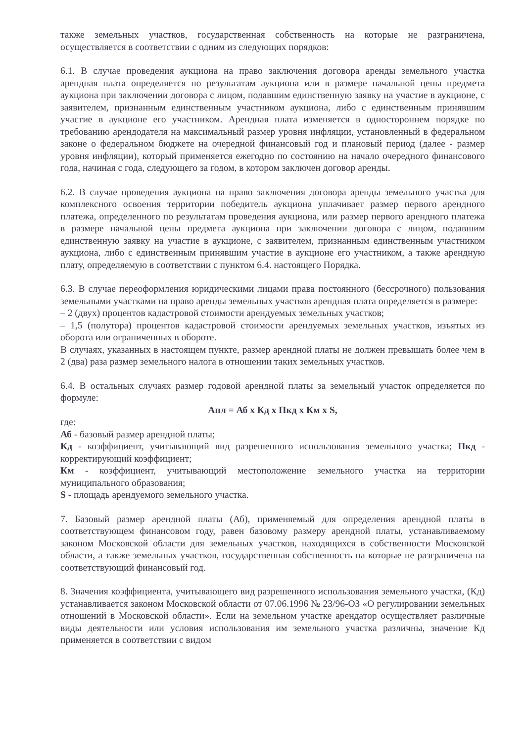также земельных участков, государственная собственность на которые не разграничена, осуществляется в соответствии с одним из следующих порядков:
6.1. В случае проведения аукциона на право заключения договора аренды земельного участка арендная плата определяется по результатам аукциона или в размере начальной цены предмета аукциона при заключении договора с лицом, подавшим единственную заявку на участие в аукционе, с заявителем, признанным единственным участником аукциона, либо с единственным принявшим участие в аукционе его участником. Арендная плата изменяется в одностороннем порядке по требованию арендодателя на максимальный размер уровня инфляции, установленный в федеральном законе о федеральном бюджете на очередной финансовый год и плановый период (далее - размер уровня инфляции), который применяется ежегодно по состоянию на начало очередного финансового года, начиная с года, следующего за годом, в котором заключен договор аренды.
6.2. В случае проведения аукциона на право заключения договора аренды земельного участка для комплексного освоения территории победитель аукциона уплачивает размер первого арендного платежа, определенного по результатам проведения аукциона, или размер первого арендного платежа в размере начальной цены предмета аукциона при заключении договора с лицом, подавшим единственную заявку на участие в аукционе, с заявителем, признанным единственным участником аукциона, либо с единственным принявшим участие в аукционе его участником, а также арендную плату, определяемую в соответствии с пунктом 6.4. настоящего Порядка.
6.3. В случае переоформления юридическими лицами права постоянного (бессрочного) пользования земельными участками на право аренды земельных участков арендная плата определяется в размере:
– 2 (двух) процентов кадастровой стоимости арендуемых земельных участков;
– 1,5 (полутора) процентов кадастровой стоимости арендуемых земельных участков, изъятых из оборота или ограниченных в обороте.
В случаях, указанных в настоящем пункте, размер арендной платы не должен превышать более чем в 2 (два) раза размер земельного налога в отношении таких земельных участков.
6.4. В остальных случаях размер годовой арендной платы за земельный участок определяется по формуле:
Апл = Аб х Кд х Пкд х Км х S,
где:
Аб - базовый размер арендной платы;
Кд - коэффициент, учитывающий вид разрешенного использования земельного участка; Пкд - корректирующий коэффициент;
Км - коэффициент, учитывающий местоположение земельного участка на территории муниципального образования;
S - площадь арендуемого земельного участка.
7. Базовый размер арендной платы (Аб), применяемый для определения арендной платы в соответствующем финансовом году, равен базовому размеру арендной платы, устанавливаемому законом Московской области для земельных участков, находящихся в собственности Московской области, а также земельных участков, государственная собственность на которые не разграничена на соответствующий финансовый год.
8. Значения коэффициента, учитывающего вид разрешенного использования земельного участка, (Кд) устанавливается законом Московской области от 07.06.1996 № 23/96-ОЗ «О регулировании земельных отношений в Московской области». Если на земельном участке арендатор осуществляет различные виды деятельности или условия использования им земельного участка различны, значение Кд применяется в соответствии с видом